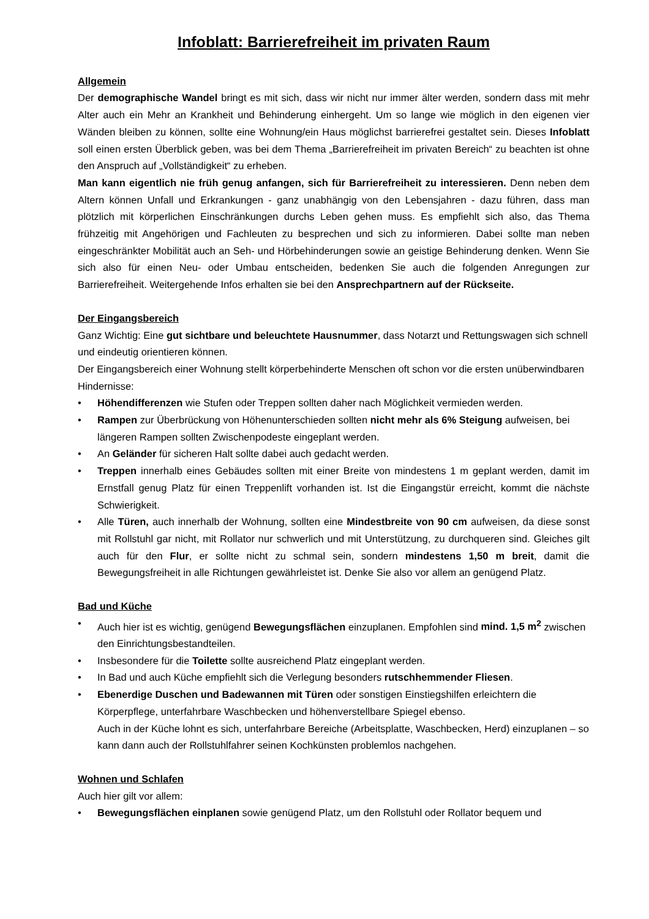Infoblatt: Barrierefreiheit im privaten Raum
Allgemein
Der demographische Wandel bringt es mit sich, dass wir nicht nur immer älter werden, sondern dass mit mehr Alter auch ein Mehr an Krankheit und Behinderung einhergeht. Um so lange wie möglich in den eigenen vier Wänden bleiben zu können, sollte eine Wohnung/ein Haus möglichst barrierefrei gestaltet sein. Dieses Infoblatt soll einen ersten Überblick geben, was bei dem Thema „Barrierefreiheit im privaten Bereich“ zu beachten ist ohne den Anspruch auf „Vollständigkeit“ zu erheben.
Man kann eigentlich nie früh genug anfangen, sich für Barrierefreiheit zu interessieren. Denn neben dem Altern können Unfall und Erkrankungen - ganz unabhängig von den Lebensjahren - dazu führen, dass man plötzlich mit körperlichen Einschränkungen durchs Leben gehen muss. Es empfiehlt sich also, das Thema frühzeitig mit Angehörigen und Fachleuten zu besprechen und sich zu informieren. Dabei sollte man neben eingeschränkter Mobilität auch an Seh- und Hörbehinderungen sowie an geistige Behinderung denken. Wenn Sie sich also für einen Neu- oder Umbau entscheiden, bedenken Sie auch die folgenden Anregungen zur Barrierefreiheit. Weitergehende Infos erhalten sie bei den Ansprechpartnern auf der Rückseite.
Der Eingangsbereich
Ganz Wichtig: Eine gut sichtbare und beleuchtete Hausnummer, dass Notarzt und Rettungswagen sich schnell und eindeutig orientieren können.
Der Eingangsbereich einer Wohnung stellt körperbehinderte Menschen oft schon vor die ersten unüberwindbaren Hindernisse:
• Höhendifferenzen wie Stufen oder Treppen sollten daher nach Möglichkeit vermieden werden.
• Rampen zur Überbrückung von Höhenunterschieden sollten nicht mehr als 6% Steigung aufweisen, bei längeren Rampen sollten Zwischenpodeste eingeplant werden.
• An Geländer für sicheren Halt sollte dabei auch gedacht werden.
• Treppen innerhalb eines Gebäudes sollten mit einer Breite von mindestens 1 m geplant werden, damit im Ernstfall genug Platz für einen Treppenlift vorhanden ist. Ist die Eingangstür erreicht, kommt die nächste Schwierigkeit.
• Alle Türen, auch innerhalb der Wohnung, sollten eine Mindestbreite von 90 cm aufweisen, da diese sonst mit Rollstuhl gar nicht, mit Rollator nur schwerlich und mit Unterstützung, zu durchqueren sind. Gleiches gilt auch für den Flur, er sollte nicht zu schmal sein, sondern mindestens 1,50 m breit, damit die Bewegungsfreiheit in alle Richtungen gewährleistet ist. Denke Sie also vor allem an genügend Platz.
Bad und Küche
• Auch hier ist es wichtig, genügend Bewegungsflächen einzuplanen. Empfohlen sind mind. 1,5 m<sup>2</sup> zwischen den Einrichtungsbestandteilen.
• Insbesondere für die Toilette sollte ausreichend Platz eingeplant werden.
• In Bad und auch Küche empfiehlt sich die Verlegung besonders rutschhemmender Fliesen.
• Ebenerdige Duschen und Badewannen mit Türen oder sonstigen Einstiegshilfen erleichtern die Körperpflege, unterfahrbare Waschbecken und höhenverstellbare Spiegel ebenso.
Auch in der Küche lohnt es sich, unterfahrbare Bereiche (Arbeitsplatte, Waschbecken, Herd) einzuplanen – so kann dann auch der Rollstuhlfahrer seinen Kochkünsten problemlos nachgehen.
Wohnen und Schlafen
Auch hier gilt vor allem:
• Bewegungsflächen einplanen sowie genügend Platz, um den Rollstuhl oder Rollator bequem und